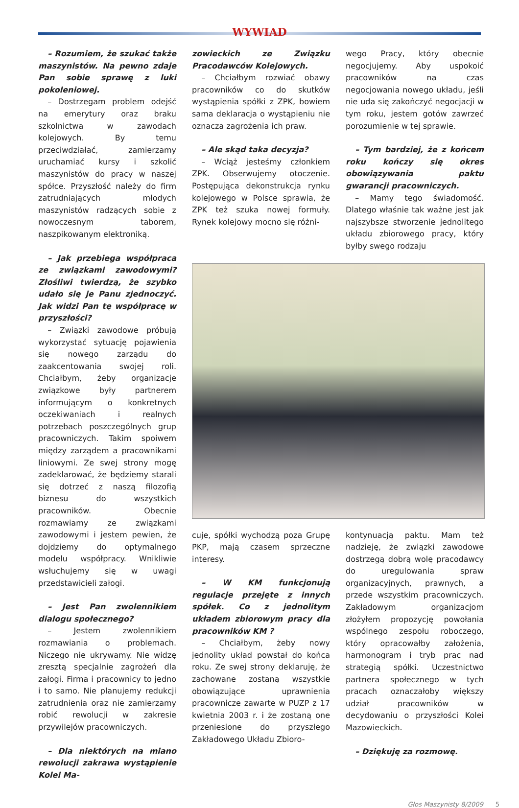WYWIAD
– Rozumiem, że szukać także maszynistów. Na pewno zdaje Pan sobie sprawę z luki pokoleniowej.
– Dostrzegam problem odejść na emerytury oraz braku szkolnictwa w zawodach kolejowych. By temu przeciwdziałać, zamierzamy uruchamiać kursy i szkolić maszynistów do pracy w naszej spółce. Przyszłość należy do firm zatrudniających młodych maszynistów radzących sobie z nowoczesnym taborem, naszpikowanym elektroniką.
– Jak przebiega współpraca ze związkami zawodowymi? Złośliwi twierdzą, że szybko udało się je Panu zjednoczyć. Jak widzi Pan tę współpracę w przyszłości?
– Związki zawodowe próbują wykorzystać sytuację pojawienia się nowego zarządu do zaakcentowania swojej roli. Chciałbym, żeby organizacje związkowe były partnerem informującym o konkretnych oczekiwaniach i realnych potrzebach poszczególnych grup pracowniczych. Takim spoiwem między zarządem a pracownikami liniowymi. Ze swej strony mogę zadeklarować, że będziemy starali się dotrzeć z naszą filozofią biznesu do wszystkich pracowników. Obecnie rozmawiamy ze związkami zawodowymi i jestem pewien, że dojdziemy do optymalnego modelu współpracy. Wnikliwie wsłuchujemy się w uwagi przedstawicieli załogi.
– Jest Pan zwolennikiem dialogu społecznego?
– Jestem zwolennikiem rozmawiania o problemach. Niczego nie ukrywamy. Nie widzę zresztą specjalnie zagrożeń dla załogi. Firma i pracownicy to jedno i to samo. Nie planujemy redukcji zatrudnienia oraz nie zamierzamy robić rewolucji w zakresie przywilejów pracowniczych.
– Dla niektórych na miano rewolucji zakrawa wystąpienie Kolei Ma-
zowieckich ze Związku Pracodawców Kolejowych.
– Chciałbym rozwiać obawy pracowników co do skutków wystąpienia spółki z ZPK, bowiem sama deklaracja o wystąpieniu nie oznacza zagrożenia ich praw.
– Ale skąd taka decyzja?
– Wciąż jesteśmy członkiem ZPK. Obserwujemy otoczenie. Postępująca dekonstrukcja rynku kolejowego w Polsce sprawia, że ZPK też szuka nowej formuły. Rynek kolejowy mocno się różni-
wego Pracy, który obecnie negocjujemy. Aby uspokoić pracowników na czas negocjowania nowego układu, jeśli nie uda się zakończyć negocjacji w tym roku, jestem gotów zawrzeć porozumienie w tej sprawie.
– Tym bardziej, że z końcem roku kończy się okres obowiązywania paktu gwarancji pracowniczych.
– Mamy tego świadomość. Dlatego właśnie tak ważne jest jak najszybsze stworzenie jednolitego układu zbiorowego pracy, który byłby swego rodzaju
cuje, spółki wychodzą poza Grupę PKP, mają czasem sprzeczne interesy.
– W KM funkcjonują regulacje przejęte z innych spółek. Co z jednolitym układem zbiorowym pracy dla pracowników KM ?
– Chciałbym, żeby nowy jednolity układ powstał do końca roku. Ze swej strony deklaruję, że zachowane zostaną wszystkie obowiązujące uprawnienia pracownicze zawarte w PUZP z 17 kwietnia 2003 r. i że zostaną one przeniesione do przyszłego Zakładowego Układu Zbioro-
kontynuacją paktu. Mam też nadzieję, że związki zawodowe dostrzegą dobrą wolę pracodawcy do uregulowania spraw organizacyjnych, prawnych, a przede wszystkim pracowniczych. Zakładowym organizacjom złożyłem propozycję powołania wspólnego zespołu roboczego, który opracowałby założenia, harmonogram i tryb prac nad strategią spółki. Uczestnictwo partnera społecznego w tych pracach oznaczałoby większy udział pracowników w decydowaniu o przyszłości Kolei Mazowieckich.
– Dziękuję za rozmowę.
Głos Maszynisty 8/2009 5